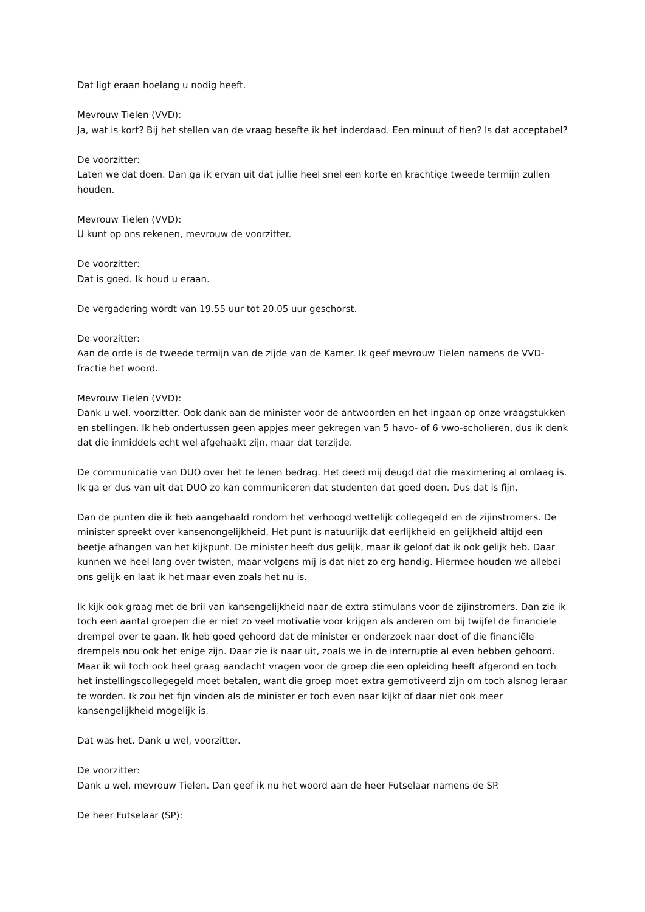Dat ligt eraan hoelang u nodig heeft.
Mevrouw Tielen (VVD):
Ja, wat is kort? Bij het stellen van de vraag besefte ik het inderdaad. Een minuut of tien? Is dat acceptabel?
De voorzitter:
Laten we dat doen. Dan ga ik ervan uit dat jullie heel snel een korte en krachtige tweede termijn zullen houden.
Mevrouw Tielen (VVD):
U kunt op ons rekenen, mevrouw de voorzitter.
De voorzitter:
Dat is goed. Ik houd u eraan.
De vergadering wordt van 19.55 uur tot 20.05 uur geschorst.
De voorzitter:
Aan de orde is de tweede termijn van de zijde van de Kamer. Ik geef mevrouw Tielen namens de VVD-fractie het woord.
Mevrouw Tielen (VVD):
Dank u wel, voorzitter. Ook dank aan de minister voor de antwoorden en het ingaan op onze vraagstukken en stellingen. Ik heb ondertussen geen appjes meer gekregen van 5 havo- of 6 vwo-scholieren, dus ik denk dat die inmiddels echt wel afgehaakt zijn, maar dat terzijde.
De communicatie van DUO over het te lenen bedrag. Het deed mij deugd dat die maximering al omlaag is. Ik ga er dus van uit dat DUO zo kan communiceren dat studenten dat goed doen. Dus dat is fijn.
Dan de punten die ik heb aangehaald rondom het verhoogd wettelijk collegegeld en de zijinstromers. De minister spreekt over kansenongelijkheid. Het punt is natuurlijk dat eerlijkheid en gelijkheid altijd een beetje afhangen van het kijkpunt. De minister heeft dus gelijk, maar ik geloof dat ik ook gelijk heb. Daar kunnen we heel lang over twisten, maar volgens mij is dat niet zo erg handig. Hiermee houden we allebei ons gelijk en laat ik het maar even zoals het nu is.
Ik kijk ook graag met de bril van kansengelijkheid naar de extra stimulans voor de zijinstromers. Dan zie ik toch een aantal groepen die er niet zo veel motivatie voor krijgen als anderen om bij twijfel de financiële drempel over te gaan. Ik heb goed gehoord dat de minister er onderzoek naar doet of die financiële drempels nou ook het enige zijn. Daar zie ik naar uit, zoals we in de interruptie al even hebben gehoord. Maar ik wil toch ook heel graag aandacht vragen voor de groep die een opleiding heeft afgerond en toch het instellingscollegegeld moet betalen, want die groep moet extra gemotiveerd zijn om toch alsnog leraar te worden. Ik zou het fijn vinden als de minister er toch even naar kijkt of daar niet ook meer kansengelijkheid mogelijk is.
Dat was het. Dank u wel, voorzitter.
De voorzitter:
Dank u wel, mevrouw Tielen. Dan geef ik nu het woord aan de heer Futselaar namens de SP.
De heer Futselaar (SP):